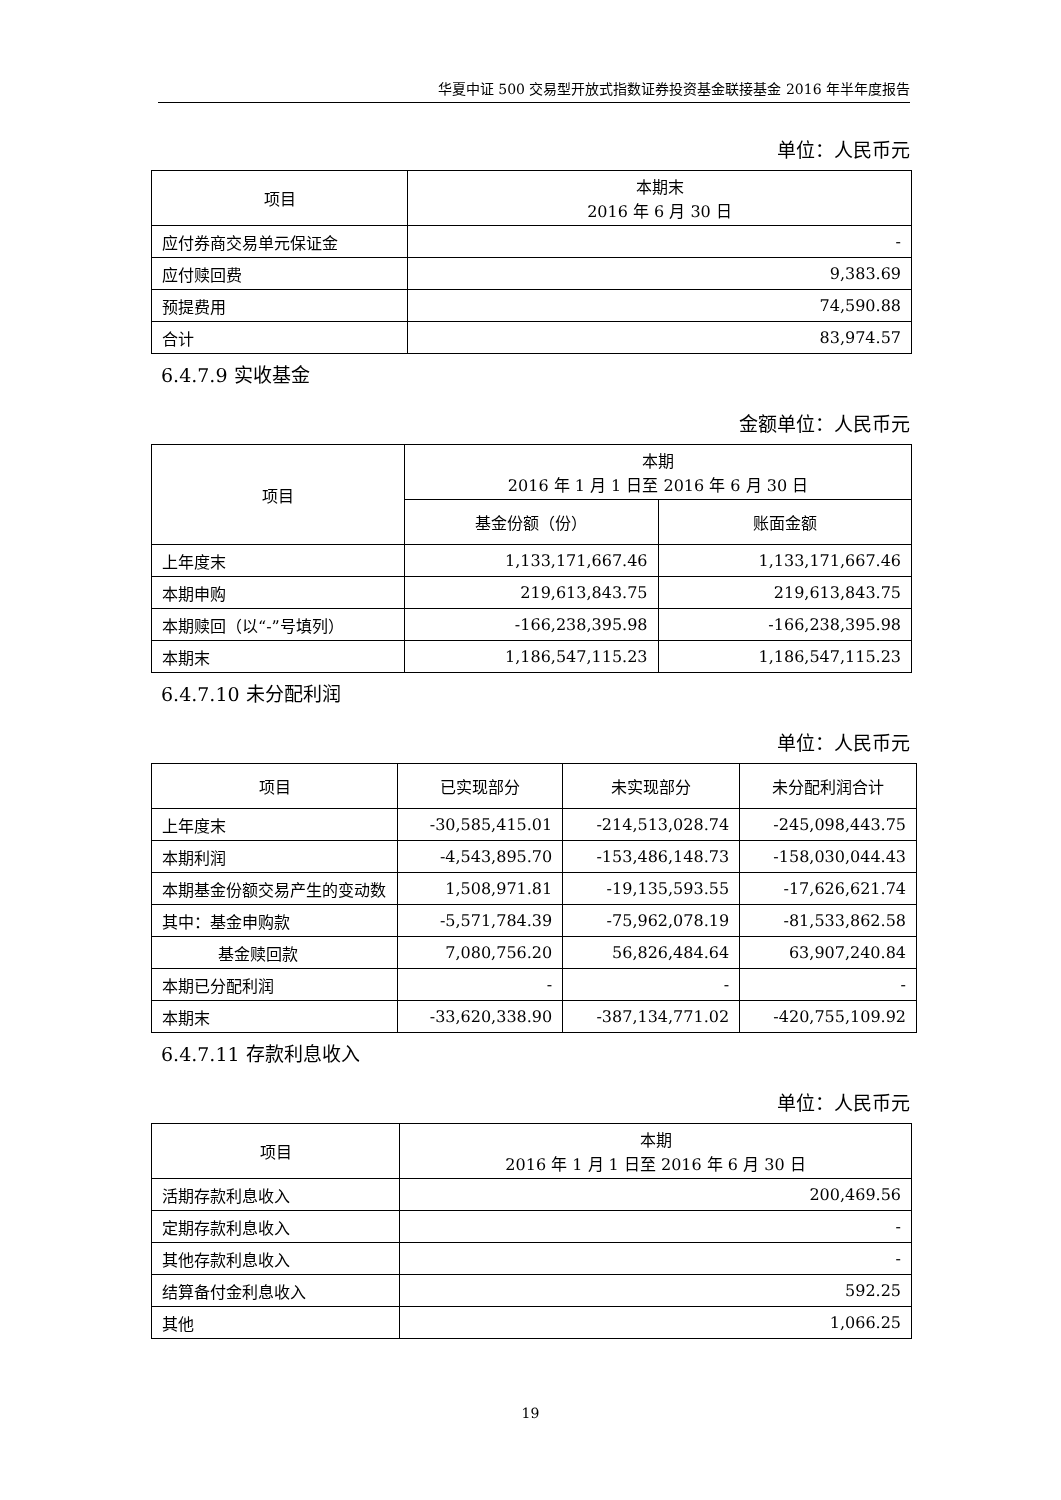华夏中证 500 交易型开放式指数证券投资基金联接基金 2016 年半年度报告
单位：人民币元
| 项目 | 本期末 2016 年 6 月 30 日 |
| --- | --- |
| 应付券商交易单元保证金 | - |
| 应付赎回费 | 9,383.69 |
| 预提费用 | 74,590.88 |
| 合计 | 83,974.57 |
6.4.7.9 实收基金
金额单位：人民币元
| 项目 | 本期 2016 年 1 月 1 日至 2016 年 6 月 30 日 | |
| --- | --- | --- |
| | 基金份额（份） | 账面金额 |
| 上年度末 | 1,133,171,667.46 | 1,133,171,667.46 |
| 本期申购 | 219,613,843.75 | 219,613,843.75 |
| 本期赎回（以“-”号填列） | -166,238,395.98 | -166,238,395.98 |
| 本期末 | 1,186,547,115.23 | 1,186,547,115.23 |
6.4.7.10 未分配利润
单位：人民币元
| 项目 | 已实现部分 | 未实现部分 | 未分配利润合计 |
| --- | --- | --- | --- |
| 上年度末 | -30,585,415.01 | -214,513,028.74 | -245,098,443.75 |
| 本期利润 | -4,543,895.70 | -153,486,148.73 | -158,030,044.43 |
| 本期基金份额交易产生的变动数 | 1,508,971.81 | -19,135,593.55 | -17,626,621.74 |
| 其中：基金申购款 | -5,571,784.39 | -75,962,078.19 | -81,533,862.58 |
| 基金赎回款 | 7,080,756.20 | 56,826,484.64 | 63,907,240.84 |
| 本期已分配利润 | - | - | - |
| 本期末 | -33,620,338.90 | -387,134,771.02 | -420,755,109.92 |
6.4.7.11 存款利息收入
单位：人民币元
| 项目 | 本期 2016 年 1 月 1 日至 2016 年 6 月 30 日 |
| --- | --- |
| 活期存款利息收入 | 200,469.56 |
| 定期存款利息收入 | - |
| 其他存款利息收入 | - |
| 结算备付金利息收入 | 592.25 |
| 其他 | 1,066.25 |
19